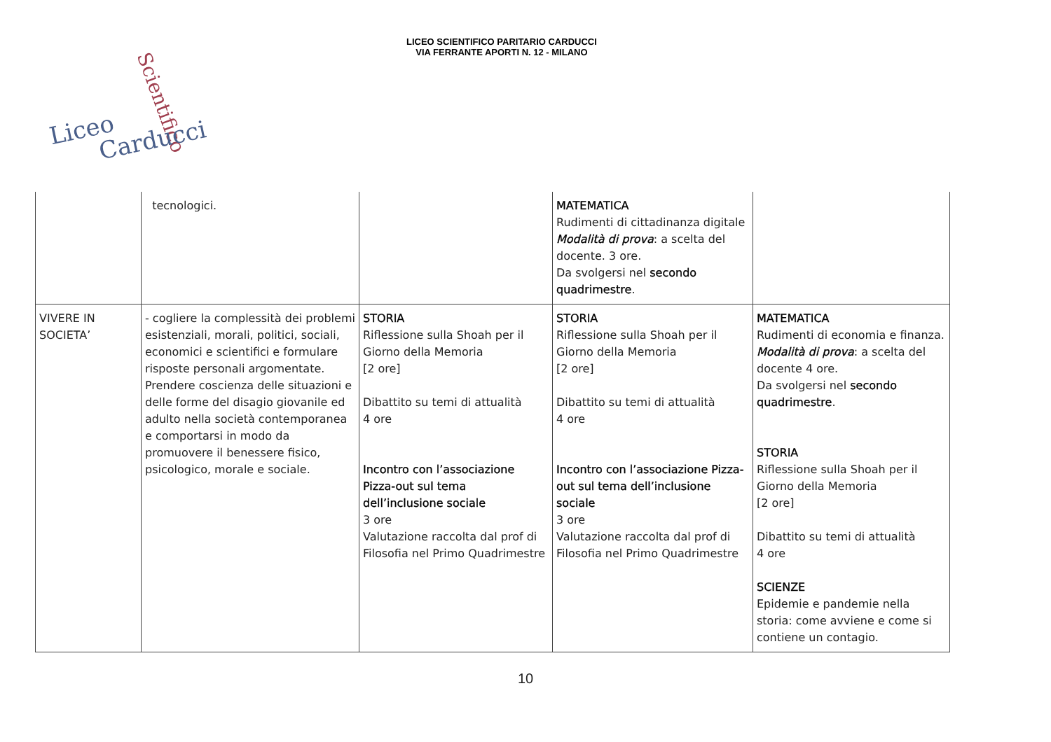LICEO SCIENTIFICO PARITARIO CARDUCCI
VIA FERRANTE APORTI N. 12 - MILANO
Liceo
Scientifico
Carducci
| | tecnologici. | | MATEMATICA Rudimenti di cittadinanza digitale Modalità di prova : a scelta del docente. 3 ore. Da svolgersi nel secondo quadrimestre . | |
| VIVERE IN SOCIETA’ | - cogliere la complessità dei problemi esistenziali, morali, politici, sociali, economici e scientifici e formulare risposte personali argomentate. Prendere coscienza delle situazioni e delle forme del disagio giovanile ed adulto nella società contemporanea e comportarsi in modo da promuovere il benessere fisico, psicologico, morale e sociale. | STORIA Riflessione sulla Shoah per il Giorno della Memoria [2 ore] Dibattito su temi di attualità 4 ore Incontro con l’associazione Pizza-out sul tema dell’inclusione sociale 3 ore Valutazione raccolta dal prof di Filosofia nel Primo Quadrimestre | STORIA Riflessione sulla Shoah per il Giorno della Memoria [2 ore] Dibattito su temi di attualità 4 ore Incontro con l’associazione Pizza-out sul tema dell’inclusione sociale 3 ore Valutazione raccolta dal prof di Filosofia nel Primo Quadrimestre | MATEMATICA Rudimenti di economia e finanza. Modalità di prova : a scelta del docente 4 ore. Da svolgersi nel secondo quadrimestre . STORIA Riflessione sulla Shoah per il Giorno della Memoria [2 ore] Dibattito su temi di attualità 4 ore SCIENZE Epidemie e pandemie nella storia: come avviene e come si contiene un contagio. |
10